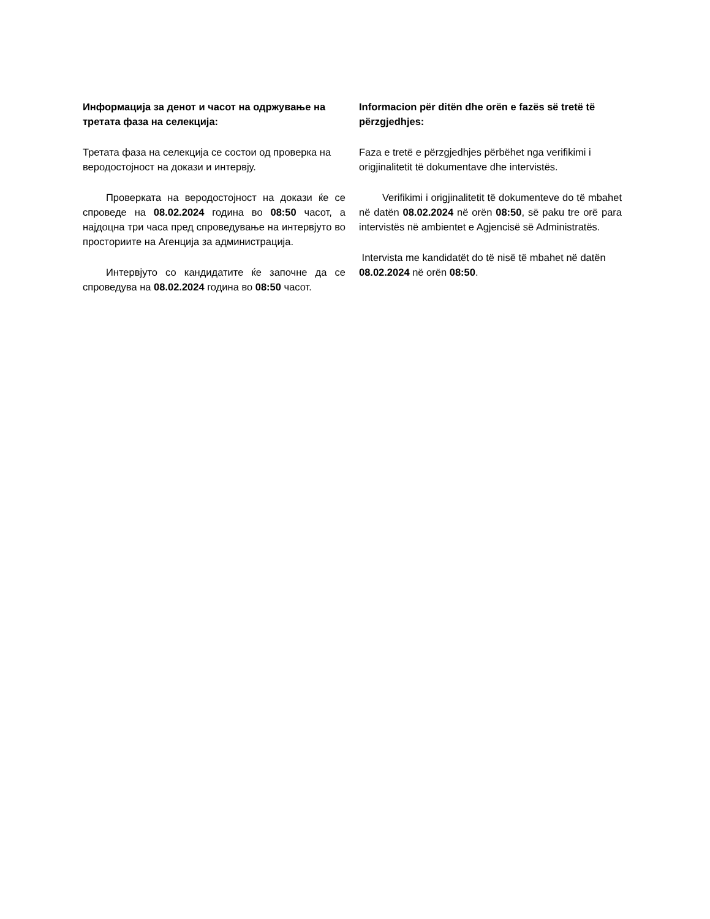Информацијa за денот и часот на одржување на третата фаза на селекција:
Третата фаза на селекција се состои од проверка на веродостојност на докази и интервју.
Проверката на веродостојност на докази ќе се спроведе на 08.02.2024 година во 08:50 часот, а најдоцна три часа пред спроведување на интервјуто во просториите на Агенција за администрација.
Интервјуто со кандидатите ќе започне да се спроведува на 08.02.2024 година во 08:50 часот.
Informacion për ditën dhe orën e fazës së tretë të përzgjedhjes:
Faza e tretë e përzgjedhjes përbëhet nga verifikimi i origjinalitetit të dokumentave dhe intervistës.
Verifikimi i origjinalitetit të dokumenteve do të mbahet në datën 08.02.2024 në orën 08:50, së paku tre orë para intervistës në ambientet e Agjencisë së Administratës.
Intervista me kandidatët do të nisë të mbahet në datën 08.02.2024 në orën 08:50.